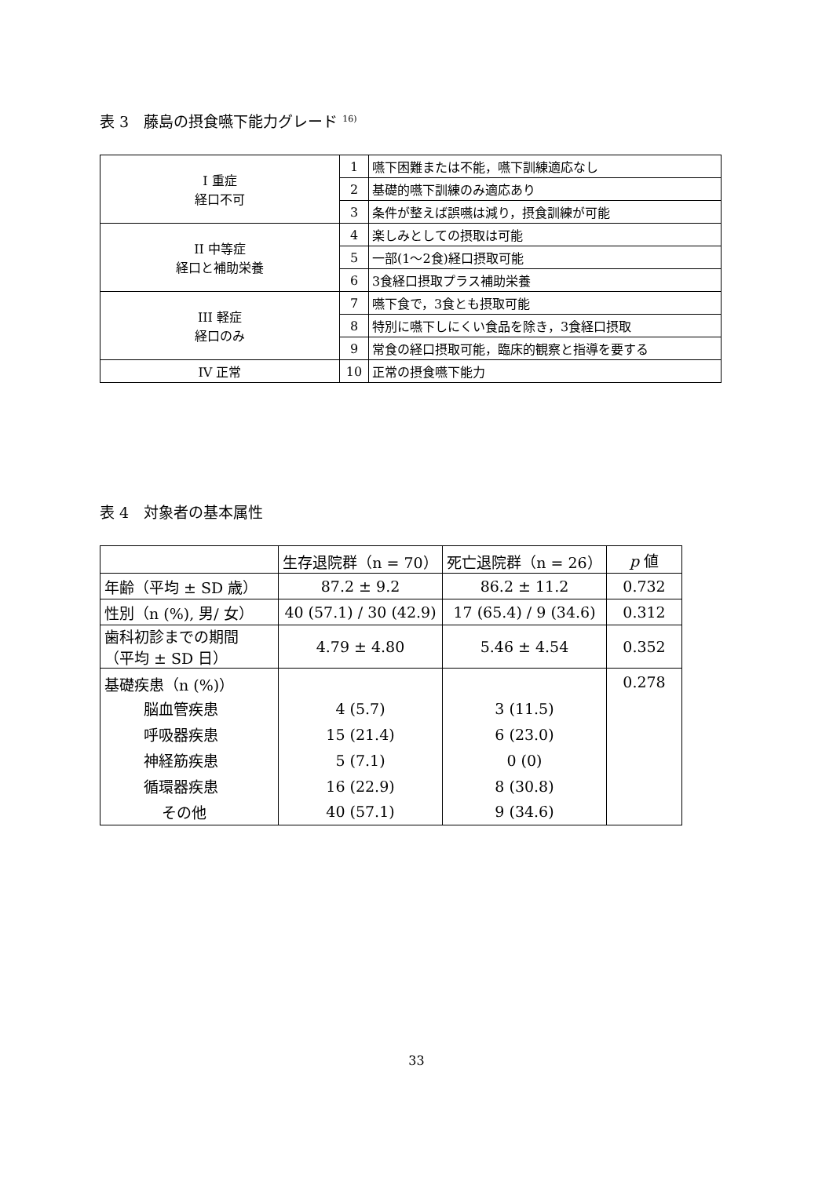表 3　藤島の摂食嚥下能力グレード <sup>16)</sup>
| I 重症 経口不可 | 1 | 嚥下困難または不能，嚥下訓練適応なし |
| | 2 | 基礎的嚥下訓練のみ適応あり |
| | 3 | 条件が整えば誤嚥は減り，摂食訓練が可能 |
| II 中等症 経口と補助栄養 | 4 | 楽しみとしての摂取は可能 |
| | 5 | 一部(1～2食)経口摂取可能 |
| | 6 | 3食経口摂取プラス補助栄養 |
| III 軽症 経口のみ | 7 | 嚥下食で，3食とも摂取可能 |
| | 8 | 特別に嚥下しにくい食品を除き，3食経口摂取 |
| | 9 | 常食の経口摂取可能，臨床的観察と指導を要する |
| IV 正常 | 10 | 正常の摂食嚥下能力 |
表 4　対象者の基本属性
| | 生存退院群（n = 70） | 死亡退院群（n = 26） | p 値 |
| --- | --- | --- | --- |
| 年齢（平均 ± SD 歳） | 87.2 ± 9.2 | 86.2 ± 11.2 | 0.732 |
| 性別（n (%), 男/ 女） | 40 (57.1) / 30 (42.9) | 17 (65.4) / 9 (34.6) | 0.312 |
| 歯科初診までの期間 （平均 ± SD 日） | 4.79 ± 4.80 | 5.46 ± 4.54 | 0.352 |
| 基礎疾患（n (%)） | | | 0.278 |
| 脳血管疾患 | 4 (5.7) | 3 (11.5) | |
| 呼吸器疾患 | 15 (21.4) | 6 (23.0) | |
| 神経筋疾患 | 5 (7.1) | 0 (0) | |
| 循環器疾患 | 16 (22.9) | 8 (30.8) | |
| その他 | 40 (57.1) | 9 (34.6) | |
33